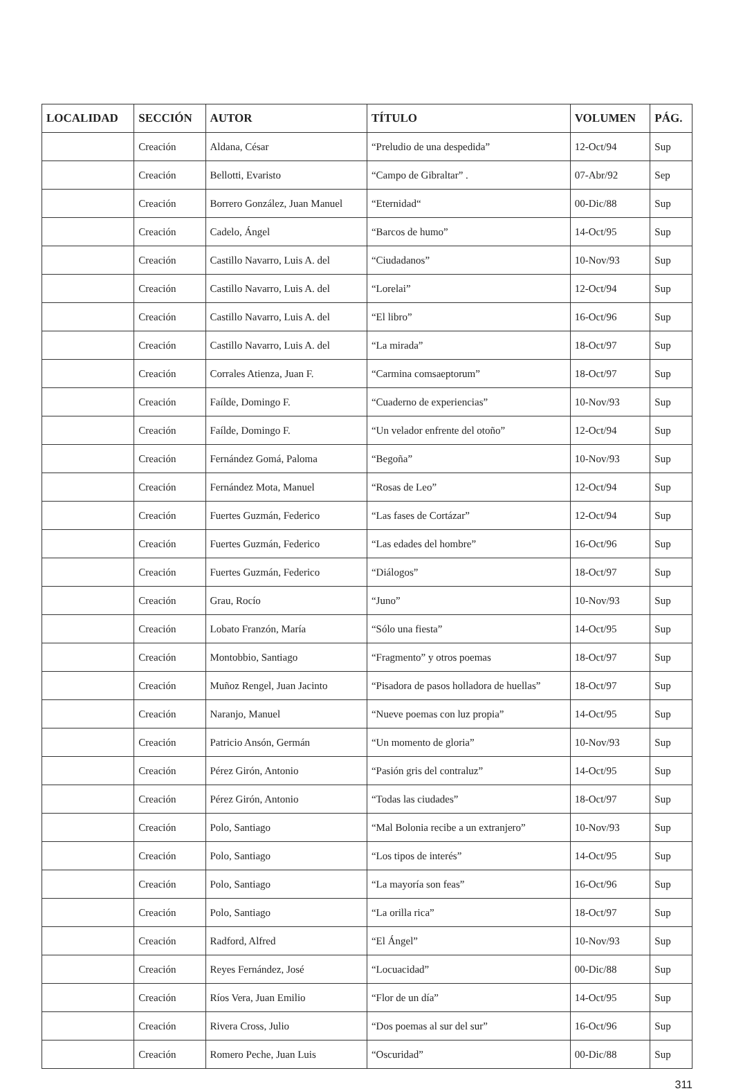| LOCALIDAD | SECCIÓN | AUTOR | TÍTULO | VOLUMEN | PÁG. |
| --- | --- | --- | --- | --- | --- |
| | Creación | Aldana, César | “Preludio de una despedida” | 12-Oct/94 | Sup |
| | Creación | Bellotti, Evaristo | “Campo de Gibraltar” . | 07-Abr/92 | Sep |
| | Creación | Borrero González, Juan Manuel | “Eternidad“ | 00-Dic/88 | Sup |
| | Creación | Cadelo, Ángel | “Barcos de humo” | 14-Oct/95 | Sup |
| | Creación | Castillo Navarro, Luis A. del | “Ciudadanos” | 10-Nov/93 | Sup |
| | Creación | Castillo Navarro, Luis A. del | “Lorelai” | 12-Oct/94 | Sup |
| | Creación | Castillo Navarro, Luis A. del | “El libro” | 16-Oct/96 | Sup |
| | Creación | Castillo Navarro, Luis A. del | “La mirada” | 18-Oct/97 | Sup |
| | Creación | Corrales Atienza, Juan F. | “Carmina comsaeptorum” | 18-Oct/97 | Sup |
| | Creación | Faílde, Domingo F. | “Cuaderno de experiencias” | 10-Nov/93 | Sup |
| | Creación | Faílde, Domingo F. | “Un velador enfrente del otoño” | 12-Oct/94 | Sup |
| | Creación | Fernández Gomá, Paloma | “Begoña” | 10-Nov/93 | Sup |
| | Creación | Fernández Mota, Manuel | “Rosas de Leo” | 12-Oct/94 | Sup |
| | Creación | Fuertes Guzmán, Federico | “Las fases de Cortázar” | 12-Oct/94 | Sup |
| | Creación | Fuertes Guzmán, Federico | “Las edades del hombre” | 16-Oct/96 | Sup |
| | Creación | Fuertes Guzmán, Federico | “Diálogos” | 18-Oct/97 | Sup |
| | Creación | Grau, Rocío | “Juno” | 10-Nov/93 | Sup |
| | Creación | Lobato Franzón, María | “Sólo una fiesta” | 14-Oct/95 | Sup |
| | Creación | Montobbio, Santiago | “Fragmento” y otros poemas | 18-Oct/97 | Sup |
| | Creación | Muñoz Rengel, Juan Jacinto | “Pisadora de pasos holladora de huellas” | 18-Oct/97 | Sup |
| | Creación | Naranjo, Manuel | “Nueve poemas con luz propia” | 14-Oct/95 | Sup |
| | Creación | Patricio Ansón, Germán | “Un momento de gloria” | 10-Nov/93 | Sup |
| | Creación | Pérez Girón, Antonio | “Pasión gris del contraluz” | 14-Oct/95 | Sup |
| | Creación | Pérez Girón, Antonio | “Todas las ciudades” | 18-Oct/97 | Sup |
| | Creación | Polo, Santiago | “Mal Bolonia recibe a un extranjero” | 10-Nov/93 | Sup |
| | Creación | Polo, Santiago | “Los tipos de interés” | 14-Oct/95 | Sup |
| | Creación | Polo, Santiago | “La mayoría son feas” | 16-Oct/96 | Sup |
| | Creación | Polo, Santiago | “La orilla rica” | 18-Oct/97 | Sup |
| | Creación | Radford, Alfred | “El Ángel” | 10-Nov/93 | Sup |
| | Creación | Reyes Fernández, José | “Locuacidad” | 00-Dic/88 | Sup |
| | Creación | Ríos Vera, Juan Emilio | “Flor de un día” | 14-Oct/95 | Sup |
| | Creación | Rivera Cross, Julio | “Dos poemas al sur del sur” | 16-Oct/96 | Sup |
| | Creación | Romero Peche, Juan Luis | “Oscuridad” | 00-Dic/88 | Sup |
311